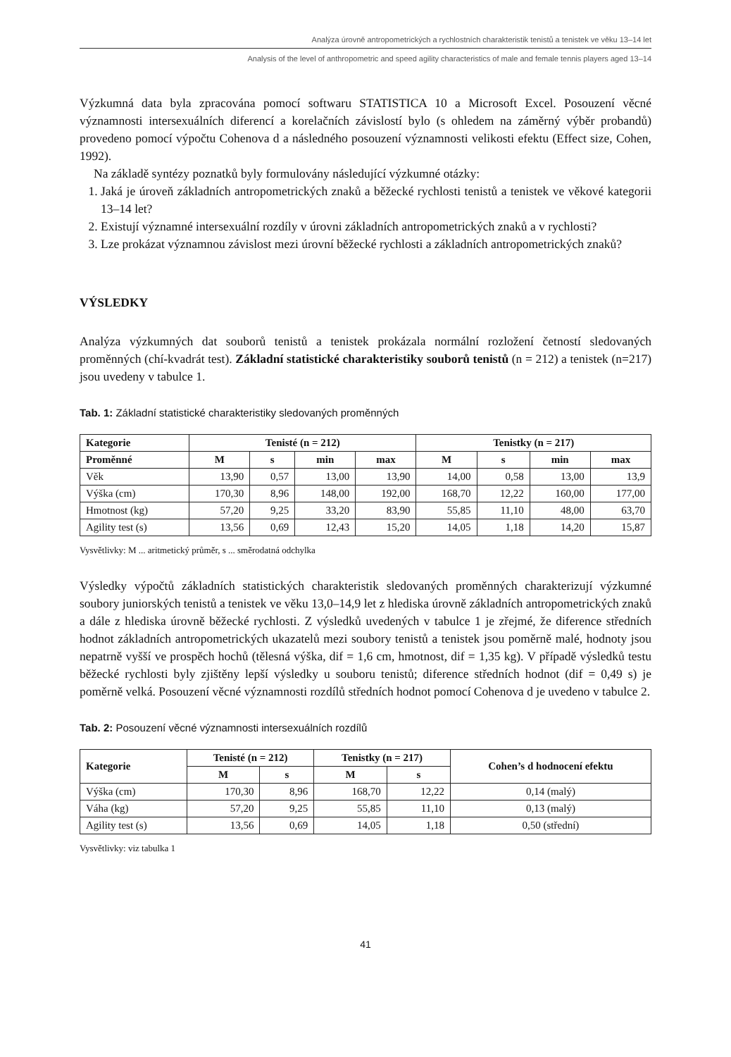Analýza úrovně antropometrických a rychlostních charakteristik tenistů a tenistek ve věku 13–14 let
Analysis of the level of anthropometric and speed agility characteristics of male and female tennis players aged 13–14
Výzkumná data byla zpracována pomocí softwaru STATISTICA 10 a Microsoft Excel. Posouzení věcné významnosti intersexuálních diferencí a korelačních závislostí bylo (s ohledem na záměrný výběr probandů) provedeno pomocí výpočtu Cohenova d a následného posouzení významnosti velikosti efektu (Effect size, Cohen, 1992).
Na základě syntézy poznatků byly formulovány následující výzkumné otázky:
1. Jaká je úroveň základních antropometrických znaků a běžecké rychlosti tenistů a tenistek ve věkové kategorii 13–14 let?
2. Existují významné intersexuální rozdíly v úrovni základních antropometrických znaků a v rychlosti?
3. Lze prokázat významnou závislost mezi úrovní běžecké rychlosti a základních antropometrických znaků?
VÝSLEDKY
Analýza výzkumných dat souborů tenistů a tenistek prokázala normální rozložení četností sledovaných proměnných (chí-kvadrát test). Základní statistické charakteristiky souborů tenistů (n = 212) a tenistek (n=217) jsou uvedeny v tabulce 1.
Tab. 1: Základní statistické charakteristiky sledovaných proměnných
| Kategorie | Tenisté (n = 212) | | | | Tenistky (n = 217) | | | |
| --- | --- | --- | --- | --- | --- | --- | --- | --- |
| Proměnné | M | s | min | max | M | s | min | max |
| Věk | 13,90 | 0,57 | 13,00 | 13,90 | 14,00 | 0,58 | 13,00 | 13,9 |
| Výška (cm) | 170,30 | 8,96 | 148,00 | 192,00 | 168,70 | 12,22 | 160,00 | 177,00 |
| Hmotnost (kg) | 57,20 | 9,25 | 33,20 | 83,90 | 55,85 | 11,10 | 48,00 | 63,70 |
| Agility test (s) | 13,56 | 0,69 | 12,43 | 15,20 | 14,05 | 1,18 | 14,20 | 15,87 |
Vysvětlivky: M ... aritmetický průměr, s ... směrodatná odchylka
Výsledky výpočtů základních statistických charakteristik sledovaných proměnných charakterizují výzkumné soubory juniorských tenistů a tenistek ve věku 13,0–14,9 let z hlediska úrovně základních antropometrických znaků a dále z hlediska úrovně běžecké rychlosti. Z výsledků uvedených v tabulce 1 je zřejmé, že diference středních hodnot základních antropometrických ukazatelů mezi soubory tenistů a tenistek jsou poměrně malé, hodnoty jsou nepatrně vyšší ve prospěch hochů (tělesná výška, dif = 1,6 cm, hmotnost, dif = 1,35 kg). V případě výsledků testu běžecké rychlosti byly zjištěny lepší výsledky u souboru tenistů; diference středních hodnot (dif = 0,49 s) je poměrně velká. Posouzení věcné významnosti rozdílů středních hodnot pomocí Cohenova d je uvedeno v tabulce 2.
Tab. 2: Posouzení věcné významnosti intersexuálních rozdílů
| Kategorie | Tenisté (n = 212) | | Tenistky (n = 217) | | Cohen’s d hodnocení efektu |
| --- | --- | --- | --- | --- | --- |
| | M | s | M | s | |
| Výška (cm) | 170,30 | 8,96 | 168,70 | 12,22 | 0,14 (malý) |
| Váha (kg) | 57,20 | 9,25 | 55,85 | 11,10 | 0,13 (malý) |
| Agility test (s) | 13,56 | 0,69 | 14,05 | 1,18 | 0,50 (střední) |
Vysvětlivky: viz tabulka 1
41